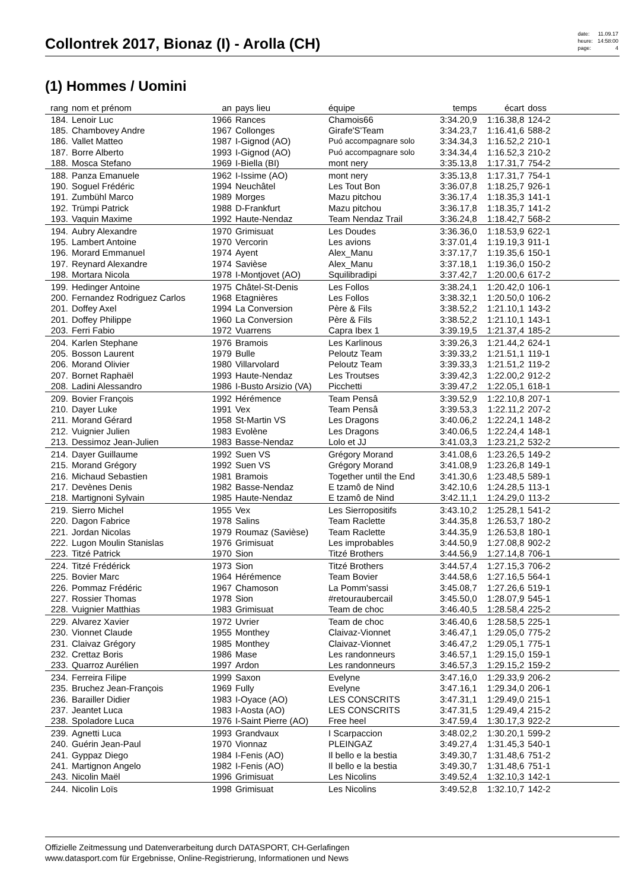Collontrek 2017, Bionaz (I) - Arolla (CH)
| date: | 11.09.17 |
| heure: | 14:58:00 |
| page: | 4 |
(1) Hommes / Uomini
| rang | nom et prénom | an | pays lieu | équipe | temps | écart | doss | |
| --- | --- | --- | --- | --- | --- | --- | --- | --- |
| 184. | Lenoir Luc | 1966 | Rances | Chamois66 | 3:34.20,9 | 1:16.38,8 | 124-2 | |
| 185. | Chambovey Andre | 1967 | Collonges | Girafe'S'Team | 3:34.23,7 | 1:16.41,6 | 588-2 | |
| 186. | Vallet Matteo | 1987 | I-Gignod (AO) | Puó accompagnare solo | 3:34.34,3 | 1:16.52,2 | 210-1 | |
| 187. | Borre Alberto | 1993 | I-Gignod (AO) | Puó accompagnare solo | 3:34.34,4 | 1:16.52,3 | 210-2 | |
| 188. | Mosca Stefano | 1969 | I-Biella (BI) | mont nery | 3:35.13,8 | 1:17.31,7 | 754-2 | |
| 188. | Panza Emanuele | 1962 | I-Issime (AO) | mont nery | 3:35.13,8 | 1:17.31,7 | 754-1 | |
| 190. | Soguel Frédéric | 1994 | Neuchâtel | Les Tout Bon | 3:36.07,8 | 1:18.25,7 | 926-1 | |
| 191. | Zumbühl Marco | 1989 | Morges | Mazu pitchou | 3:36.17,4 | 1:18.35,3 | 141-1 | |
| 192. | Trümpi Patrick | 1988 | D-Frankfurt | Mazu pitchou | 3:36.17,8 | 1:18.35,7 | 141-2 | |
| 193. | Vaquin Maxime | 1992 | Haute-Nendaz | Team Nendaz Trail | 3:36.24,8 | 1:18.42,7 | 568-2 | |
| 194. | Aubry Alexandre | 1970 | Grimisuat | Les Doudes | 3:36.36,0 | 1:18.53,9 | 622-1 | |
| 195. | Lambert Antoine | 1970 | Vercorin | Les avions | 3:37.01,4 | 1:19.19,3 | 911-1 | |
| 196. | Morard Emmanuel | 1974 | Ayent | Alex_Manu | 3:37.17,7 | 1:19.35,6 | 150-1 | |
| 197. | Reynard Alexandre | 1974 | Savièse | Alex_Manu | 3:37.18,1 | 1:19.36,0 | 150-2 | |
| 198. | Mortara Nicola | 1978 | I-Montjovet (AO) | Squilibradipi | 3:37.42,7 | 1:20.00,6 | 617-2 | |
| 199. | Hedinger Antoine | 1975 | Châtel-St-Denis | Les Follos | 3:38.24,1 | 1:20.42,0 | 106-1 | |
| 200. | Fernandez Rodriguez Carlos | 1968 | Etagnières | Les Follos | 3:38.32,1 | 1:20.50,0 | 106-2 | |
| 201. | Doffey Axel | 1994 | La Conversion | Père & Fils | 3:38.52,2 | 1:21.10,1 | 143-2 | |
| 201. | Doffey Philippe | 1960 | La Conversion | Père & Fils | 3:38.52,2 | 1:21.10,1 | 143-1 | |
| 203. | Ferri Fabio | 1972 | Vuarrens | Capra Ibex 1 | 3:39.19,5 | 1:21.37,4 | 185-2 | |
| 204. | Karlen Stephane | 1976 | Bramois | Les Karlinous | 3:39.26,3 | 1:21.44,2 | 624-1 | |
| 205. | Bosson Laurent | 1979 | Bulle | Peloutz Team | 3:39.33,2 | 1:21.51,1 | 119-1 | |
| 206. | Morand Olivier | 1980 | Villarvolard | Peloutz Team | 3:39.33,3 | 1:21.51,2 | 119-2 | |
| 207. | Bornet Raphaël | 1993 | Haute-Nendaz | Les Troutses | 3:39.42,3 | 1:22.00,2 | 912-2 | |
| 208. | Ladini Alessandro | 1986 | I-Busto Arsizio (VA) | Picchetti | 3:39.47,2 | 1:22.05,1 | 618-1 | |
| 209. | Bovier François | 1992 | Hérémence | Team Pensâ | 3:39.52,9 | 1:22.10,8 | 207-1 | |
| 210. | Dayer Luke | 1991 | Vex | Team Pensâ | 3:39.53,3 | 1:22.11,2 | 207-2 | |
| 211. | Morand Gérard | 1958 | St-Martin VS | Les Dragons | 3:40.06,2 | 1:22.24,1 | 148-2 | |
| 212. | Vuignier Julien | 1983 | Evolène | Les Dragons | 3:40.06,5 | 1:22.24,4 | 148-1 | |
| 213. | Dessimoz Jean-Julien | 1983 | Basse-Nendaz | Lolo et JJ | 3:41.03,3 | 1:23.21,2 | 532-2 | |
| 214. | Dayer Guillaume | 1992 | Suen VS | Grégory Morand | 3:41.08,6 | 1:23.26,5 | 149-2 | |
| 215. | Morand Grégory | 1992 | Suen VS | Grégory Morand | 3:41.08,9 | 1:23.26,8 | 149-1 | |
| 216. | Michaud Sebastien | 1981 | Bramois | Together until the End | 3:41.30,6 | 1:23.48,5 | 589-1 | |
| 217. | Devènes Denis | 1982 | Basse-Nendaz | E tzamô de Nind | 3:42.10,6 | 1:24.28,5 | 113-1 | |
| 218. | Martignoni Sylvain | 1985 | Haute-Nendaz | E tzamô de Nind | 3:42.11,1 | 1:24.29,0 | 113-2 | |
| 219. | Sierro Michel | 1955 | Vex | Les Sierropositifs | 3:43.10,2 | 1:25.28,1 | 541-2 | |
| 220. | Dagon Fabrice | 1978 | Salins | Team Raclette | 3:44.35,8 | 1:26.53,7 | 180-2 | |
| 221. | Jordan Nicolas | 1979 | Roumaz (Savièse) | Team Raclette | 3:44.35,9 | 1:26.53,8 | 180-1 | |
| 222. | Lugon Moulin Stanislas | 1976 | Grimisuat | Les improbables | 3:44.50,9 | 1:27.08,8 | 902-2 | |
| 223. | Titzé Patrick | 1970 | Sion | Titzé Brothers | 3:44.56,9 | 1:27.14,8 | 706-1 | |
| 224. | Titzé Frédérick | 1973 | Sion | Titzé Brothers | 3:44.57,4 | 1:27.15,3 | 706-2 | |
| 225. | Bovier Marc | 1964 | Hérémence | Team Bovier | 3:44.58,6 | 1:27.16,5 | 564-1 | |
| 226. | Pommaz Frédéric | 1967 | Chamoson | La Pomm'sassi | 3:45.08,7 | 1:27.26,6 | 519-1 | |
| 227. | Rossier Thomas | 1978 | Sion | #retouraubercail | 3:45.50,0 | 1:28.07,9 | 545-1 | |
| 228. | Vuignier Matthias | 1983 | Grimisuat | Team de choc | 3:46.40,5 | 1:28.58,4 | 225-2 | |
| 229. | Alvarez Xavier | 1972 | Uvrier | Team de choc | 3:46.40,6 | 1:28.58,5 | 225-1 | |
| 230. | Vionnet Claude | 1955 | Monthey | Claivaz-Vionnet | 3:46.47,1 | 1:29.05,0 | 775-2 | |
| 231. | Claivaz Grégory | 1985 | Monthey | Claivaz-Vionnet | 3:46.47,2 | 1:29.05,1 | 775-1 | |
| 232. | Crettaz Boris | 1986 | Mase | Les randonneurs | 3:46.57,1 | 1:29.15,0 | 159-1 | |
| 233. | Quarroz Aurélien | 1997 | Ardon | Les randonneurs | 3:46.57,3 | 1:29.15,2 | 159-2 | |
| 234. | Ferreira Filipe | 1999 | Saxon | Evelyne | 3:47.16,0 | 1:29.33,9 | 206-2 | |
| 235. | Bruchez Jean-François | 1969 | Fully | Evelyne | 3:47.16,1 | 1:29.34,0 | 206-1 | |
| 236. | Barailler Didier | 1983 | I-Oyace (AO) | LES CONSCRITS | 3:47.31,1 | 1:29.49,0 | 215-1 | |
| 237. | Jeantet Luca | 1983 | I-Aosta (AO) | LES CONSCRITS | 3:47.31,5 | 1:29.49,4 | 215-2 | |
| 238. | Spoladore Luca | 1976 | I-Saint Pierre (AO) | Free heel | 3:47.59,4 | 1:30.17,3 | 922-2 | |
| 239. | Agnetti Luca | 1993 | Grandvaux | I Scarpaccion | 3:48.02,2 | 1:30.20,1 | 599-2 | |
| 240. | Guérin Jean-Paul | 1970 | Vionnaz | PLEINGAZ | 3:49.27,4 | 1:31.45,3 | 540-1 | |
| 241. | Gyppaz Diego | 1984 | I-Fenis (AO) | Il bello e la bestia | 3:49.30,7 | 1:31.48,6 | 751-2 | |
| 241. | Martignon Angelo | 1982 | I-Fenis (AO) | Il bello e la bestia | 3:49.30,7 | 1:31.48,6 | 751-1 | |
| 243. | Nicolin Maël | 1996 | Grimisuat | Les Nicolins | 3:49.52,4 | 1:32.10,3 | 142-1 | |
| 244. | Nicolin Loïs | 1998 | Grimisuat | Les Nicolins | 3:49.52,8 | 1:32.10,7 | 142-2 | |
Offizielle Zeitmessung und Datenverarbeitung durch DATASPORT, CH-Gerlafingen
www.datasport.com für Ergebnisse, Online-Registrierung, Informationen und News